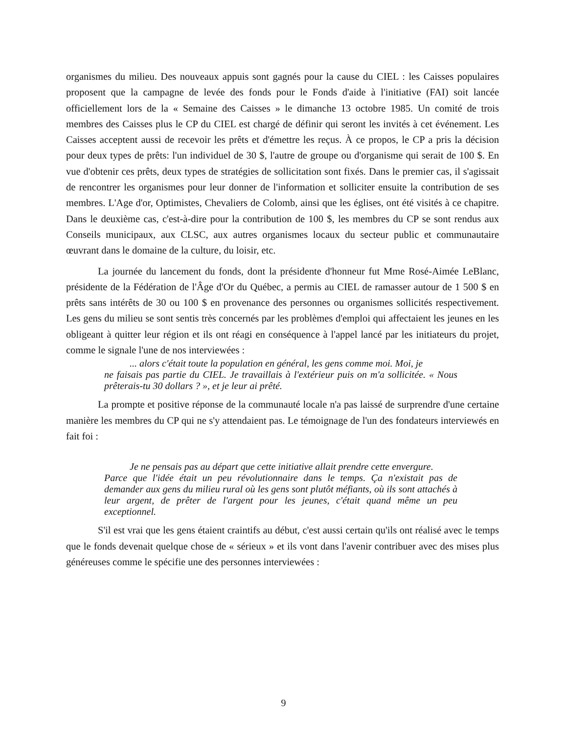organismes du milieu. Des nouveaux appuis sont gagnés pour la cause du CIEL : les Caisses populaires proposent que la campagne de levée des fonds pour le Fonds d'aide à l'initiative (FAI) soit lancée officiellement lors de la « Semaine des Caisses » le dimanche 13 octobre 1985. Un comité de trois membres des Caisses plus le CP du CIEL est chargé de définir qui seront les invités à cet événement. Les Caisses acceptent aussi de recevoir les prêts et d'émettre les reçus. À ce propos, le CP a pris la décision pour deux types de prêts: l'un individuel de 30 $, l'autre de groupe ou d'organisme qui serait de 100 $. En vue d'obtenir ces prêts, deux types de stratégies de sollicitation sont fixés. Dans le premier cas, il s'agissait de rencontrer les organismes pour leur donner de l'information et solliciter ensuite la contribution de ses membres. L'Age d'or, Optimistes, Chevaliers de Colomb, ainsi que les églises, ont été visités à ce chapitre. Dans le deuxième cas, c'est-à-dire pour la contribution de 100 $, les membres du CP se sont rendus aux Conseils municipaux, aux CLSC, aux autres organismes locaux du secteur public et communautaire œuvrant dans le domaine de la culture, du loisir, etc.
La journée du lancement du fonds, dont la présidente d'honneur fut Mme Rosé-Aimée LeBlanc, présidente de la Fédération de l'Âge d'Or du Québec, a permis au CIEL de ramasser autour de 1 500 $ en prêts sans intérêts de 30 ou 100 $ en provenance des personnes ou organismes sollicités respectivement. Les gens du milieu se sont sentis très concernés par les problèmes d'emploi qui affectaient les jeunes en les obligeant à quitter leur région et ils ont réagi en conséquence à l'appel lancé par les initiateurs du projet, comme le signale l'une de nos interviewées :
... alors c'était toute la population en général, les gens comme moi. Moi, je
ne faisais pas partie du CIEL. Je travaillais à l'extérieur puis on m'a sollicitée. « Nous prêterais-tu 30 dollars ? », et je leur ai prêté.
La prompte et positive réponse de la communauté locale n'a pas laissé de surprendre d'une certaine manière les membres du CP qui ne s'y attendaient pas. Le témoignage de l'un des fondateurs interviewés en fait foi :
Je ne pensais pas au départ que cette initiative allait prendre cette envergure.
Parce que l'idée était un peu révolutionnaire dans le temps. Ça n'existait pas de demander aux gens du milieu rural où les gens sont plutôt méfiants, où ils sont attachés à leur argent, de prêter de l'argent pour les jeunes, c'était quand même un peu exceptionnel.
S'il est vrai que les gens étaient craintifs au début, c'est aussi certain qu'ils ont réalisé avec le temps que le fonds devenait quelque chose de « sérieux » et ils vont dans l'avenir contribuer avec des mises plus généreuses comme le spécifie une des personnes interviewées :
9